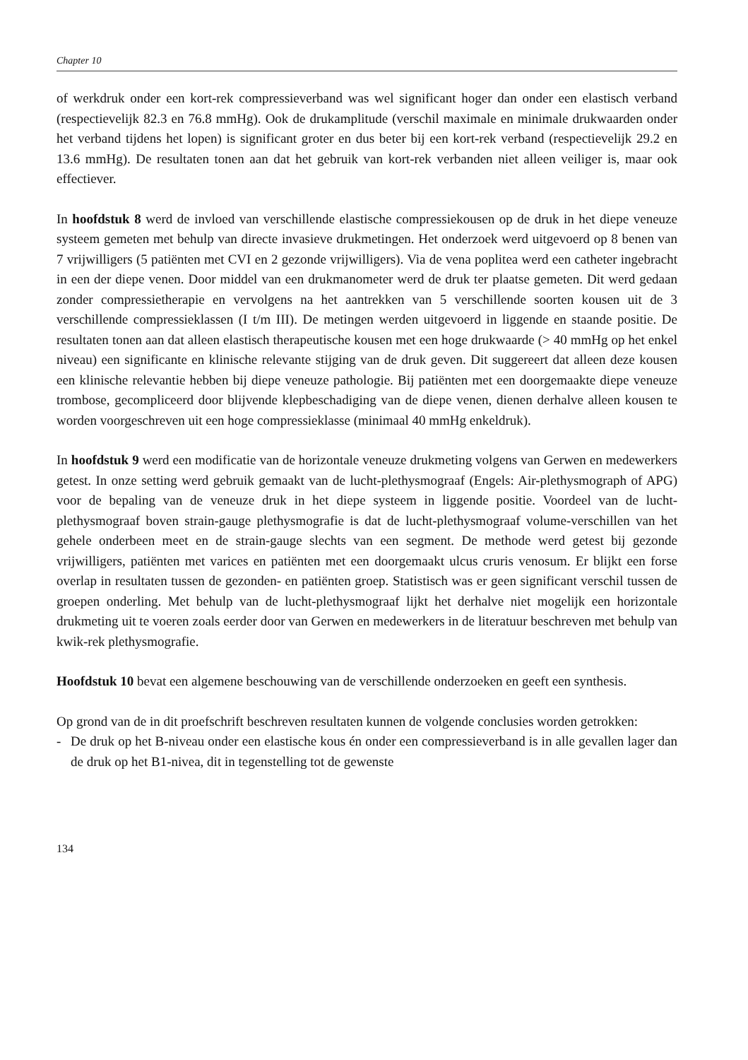Chapter 10
of werkdruk onder een kort-rek compressieverband was wel significant hoger dan onder een elastisch verband (respectievelijk 82.3 en 76.8 mmHg). Ook de drukamplitude (verschil maximale en minimale drukwaarden onder het verband tijdens het lopen) is significant groter en dus beter bij een kort-rek verband (respectievelijk 29.2 en 13.6 mmHg). De resultaten tonen aan dat het gebruik van kort-rek verbanden niet alleen veiliger is, maar ook effectiever.
In hoofdstuk 8 werd de invloed van verschillende elastische compressiekousen op de druk in het diepe veneuze systeem gemeten met behulp van directe invasieve drukmetingen. Het onderzoek werd uitgevoerd op 8 benen van 7 vrijwilligers (5 patiënten met CVI en 2 gezonde vrijwilligers). Via de vena poplitea werd een catheter ingebracht in een der diepe venen. Door middel van een drukmanometer werd de druk ter plaatse gemeten. Dit werd gedaan zonder compressietherapie en vervolgens na het aantrekken van 5 verschillende soorten kousen uit de 3 verschillende compressieklassen (I t/m III). De metingen werden uitgevoerd in liggende en staande positie. De resultaten tonen aan dat alleen elastisch therapeutische kousen met een hoge drukwaarde (> 40 mmHg op het enkel niveau) een significante en klinische relevante stijging van de druk geven. Dit suggereert dat alleen deze kousen een klinische relevantie hebben bij diepe veneuze pathologie. Bij patiënten met een doorgemaakte diepe veneuze trombose, gecompliceerd door blijvende klepbeschadiging van de diepe venen, dienen derhalve alleen kousen te worden voorgeschreven uit een hoge compressieklasse (minimaal 40 mmHg enkeldruk).
In hoofdstuk 9 werd een modificatie van de horizontale veneuze drukmeting volgens van Gerwen en medewerkers getest. In onze setting werd gebruik gemaakt van de lucht-plethysmograaf (Engels: Air-plethysmograph of APG) voor de bepaling van de veneuze druk in het diepe systeem in liggende positie. Voordeel van de lucht-plethysmograaf boven strain-gauge plethysmografie is dat de lucht-plethysmograaf volume-verschillen van het gehele onderbeen meet en de strain-gauge slechts van een segment. De methode werd getest bij gezonde vrijwilligers, patiënten met varices en patiënten met een doorgemaakt ulcus cruris venosum. Er blijkt een forse overlap in resultaten tussen de gezonden- en patiënten groep. Statistisch was er geen significant verschil tussen de groepen onderling. Met behulp van de lucht-plethysmograaf lijkt het derhalve niet mogelijk een horizontale drukmeting uit te voeren zoals eerder door van Gerwen en medewerkers in de literatuur beschreven met behulp van kwik-rek plethysmografie.
Hoofdstuk 10 bevat een algemene beschouwing van de verschillende onderzoeken en geeft een synthesis.
Op grond van de in dit proefschrift beschreven resultaten kunnen de volgende conclusies worden getrokken:
- De druk op het B-niveau onder een elastische kous én onder een compressieverband is in alle gevallen lager dan de druk op het B1-nivea, dit in tegenstelling tot de gewenste
134